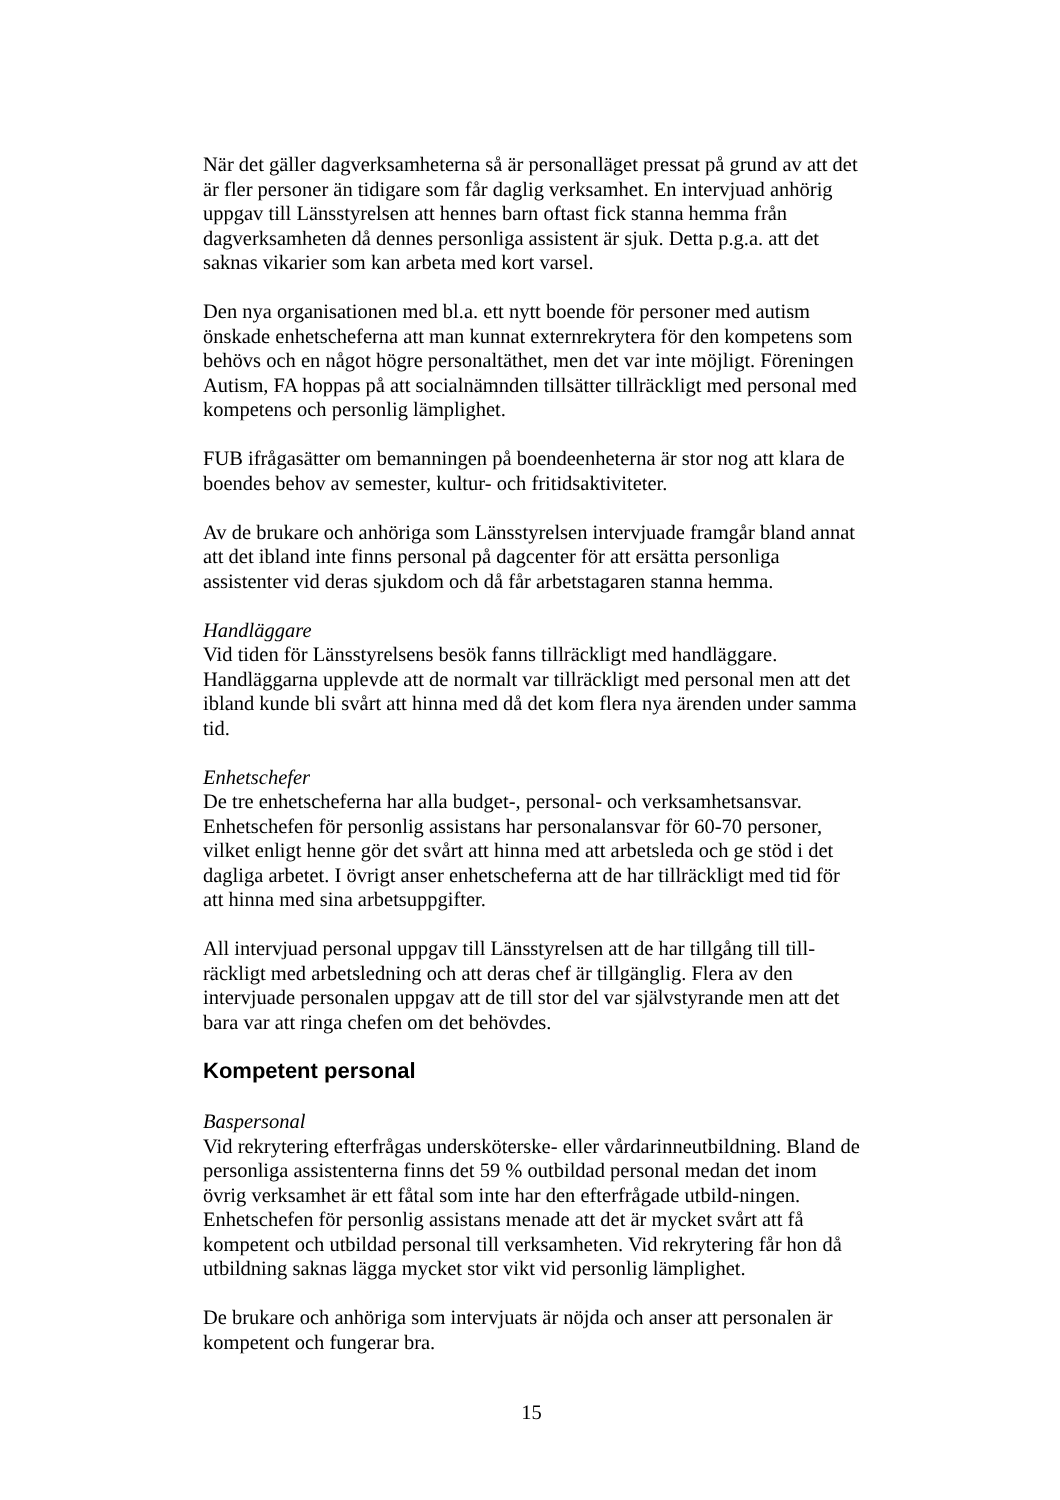När det gäller dagverksamheterna så är personalläget pressat på grund av att det är fler personer än tidigare som får daglig verksamhet. En intervjuad anhörig uppgav till Länsstyrelsen att hennes barn oftast fick stanna hemma från dagverksamheten då dennes personliga assistent är sjuk. Detta p.g.a. att det saknas vikarier som kan arbeta med kort varsel.
Den nya organisationen med bl.a. ett nytt boende för personer med autism önskade enhetscheferna att man kunnat externrekrytera för den kompetens som behövs och en något högre personaltäthet, men det var inte möjligt. Föreningen Autism, FA hoppas på att socialnämnden tillsätter tillräckligt med personal med kompetens och personlig lämplighet.
FUB ifrågasätter om bemanningen på boendeenheterna är stor nog att klara de boendes behov av semester, kultur- och fritidsaktiviteter.
Av de brukare och anhöriga som Länsstyrelsen intervjuade framgår bland annat att det ibland inte finns personal på dagcenter för att ersätta personliga assistenter vid deras sjukdom och då får arbetstagaren stanna hemma.
Handläggare
Vid tiden för Länsstyrelsens besök fanns tillräckligt med handläggare. Handläggarna upplevde att de normalt var tillräckligt med personal men att det ibland kunde bli svårt att hinna med då det kom flera nya ärenden under samma tid.
Enhetschefer
De tre enhetscheferna har alla budget-, personal- och verksamhetsansvar. Enhetschefen för personlig assistans har personalansvar för 60-70 personer, vilket enligt henne gör det svårt att hinna med att arbetsleda och ge stöd i det dagliga arbetet. I övrigt anser enhetscheferna att de har tillräckligt med tid för att hinna med sina arbetsuppgifter.
All intervjuad personal uppgav till Länsstyrelsen att de har tillgång till till-räckligt med arbetsledning och att deras chef är tillgänglig. Flera av den intervjuade personalen uppgav att de till stor del var självstyrande men att det bara var att ringa chefen om det behövdes.
Kompetent personal
Baspersonal
Vid rekrytering efterfrågas undersköterske- eller vårdarinneutbildning. Bland de personliga assistenterna finns det 59 % outbildad personal medan det inom övrig verksamhet är ett fåtal som inte har den efterfrågade utbild-ningen. Enhetschefen för personlig assistans menade att det är mycket svårt att få kompetent och utbildad personal till verksamheten. Vid rekrytering får hon då utbildning saknas lägga mycket stor vikt vid personlig lämplighet.
De brukare och anhöriga som intervjuats är nöjda och anser att personalen är kompetent och fungerar bra.
15